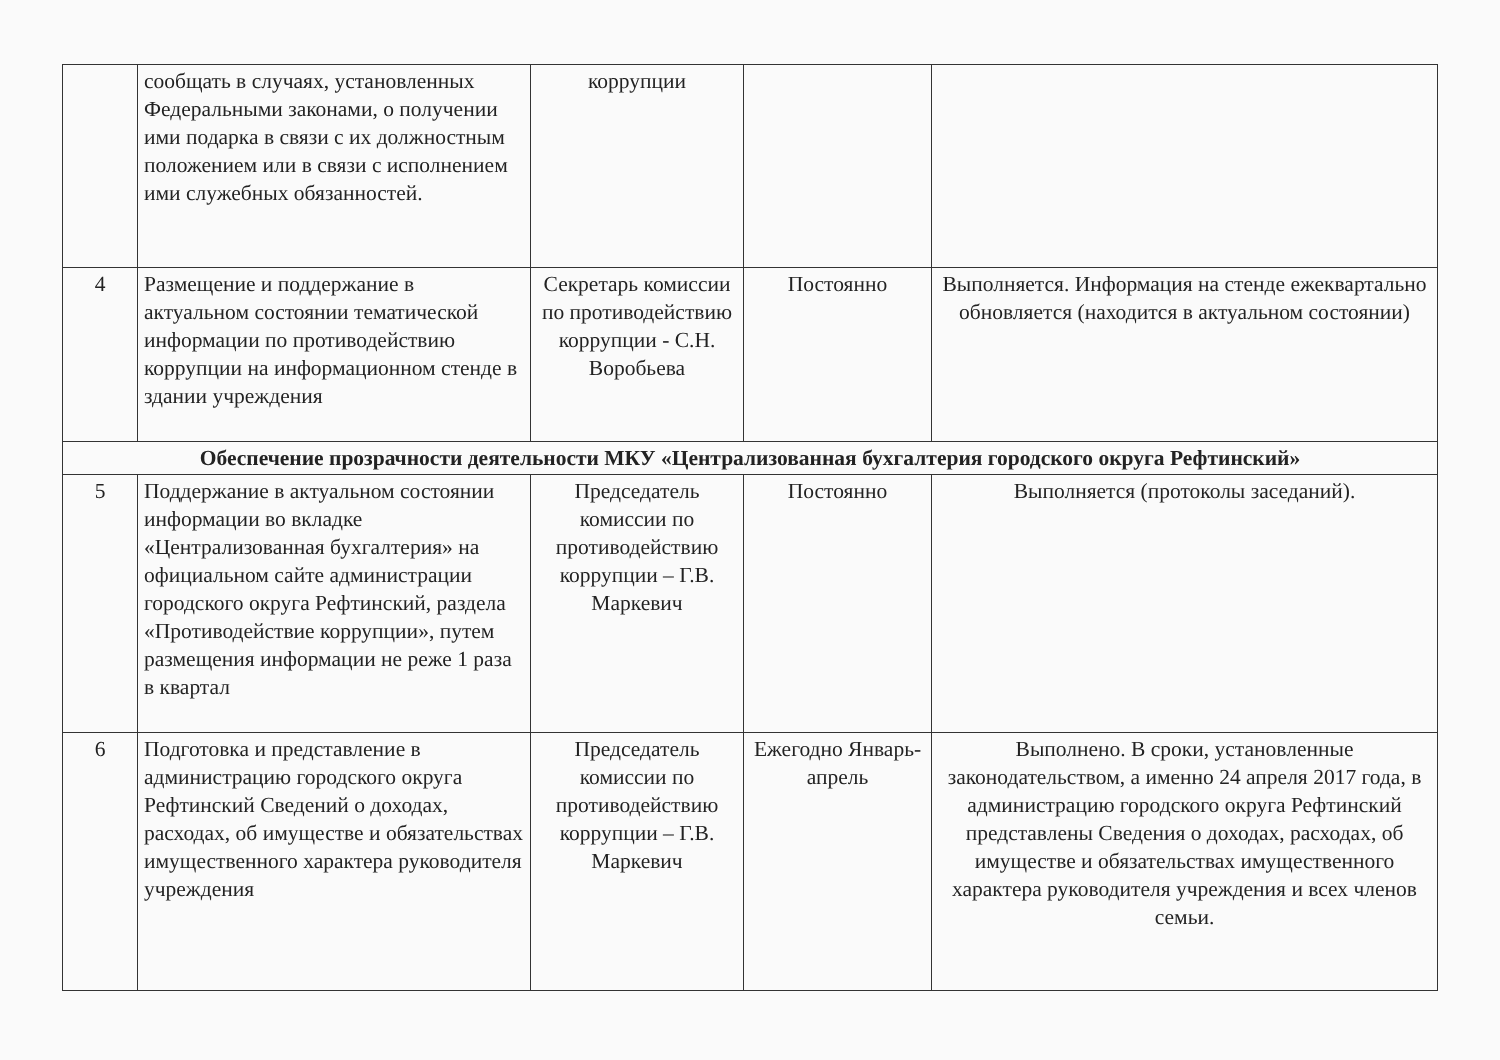| | сообщать в случаях, установленных Федеральными законами, о получении ими подарка в связи с их должностным положением или в связи с исполнением ими служебных обязанностей. | коррупции | | |
| 4 | Размещение и поддержание в актуальном состоянии тематической информации по противодействию коррупции на информационном стенде в здании учреждения | Секретарь комиссии по противодействию коррупции - С.Н. Воробьева | Постоянно | Выполняется. Информация на стенде ежеквартально обновляется (находится в актуальном состоянии) |
| Обеспечение прозрачности деятельности МКУ «Централизованная бухгалтерия городского округа Рефтинский» | | | | |
| 5 | Поддержание в актуальном состоянии информации во вкладке «Централизованная бухгалтерия» на официальном сайте администрации городского округа Рефтинский, раздела «Противодействие коррупции», путем размещения информации не реже 1 раза в квартал | Председатель комиссии по противодействию коррупции – Г.В. Маркевич | Постоянно | Выполняется (протоколы заседаний). |
| 6 | Подготовка и представление в администрацию городского округа Рефтинский Сведений о доходах, расходах, об имуществе и обязательствах имущественного характера руководителя учреждения | Председатель комиссии по противодействию коррупции – Г.В. Маркевич | Ежегодно Январь-апрель | Выполнено. В сроки, установленные законодательством, а именно 24 апреля 2017 года, в администрацию городского округа Рефтинский представлены Сведения о доходах, расходах, об имуществе и обязательствах имущественного характера руководителя учреждения и всех членов семьи. |